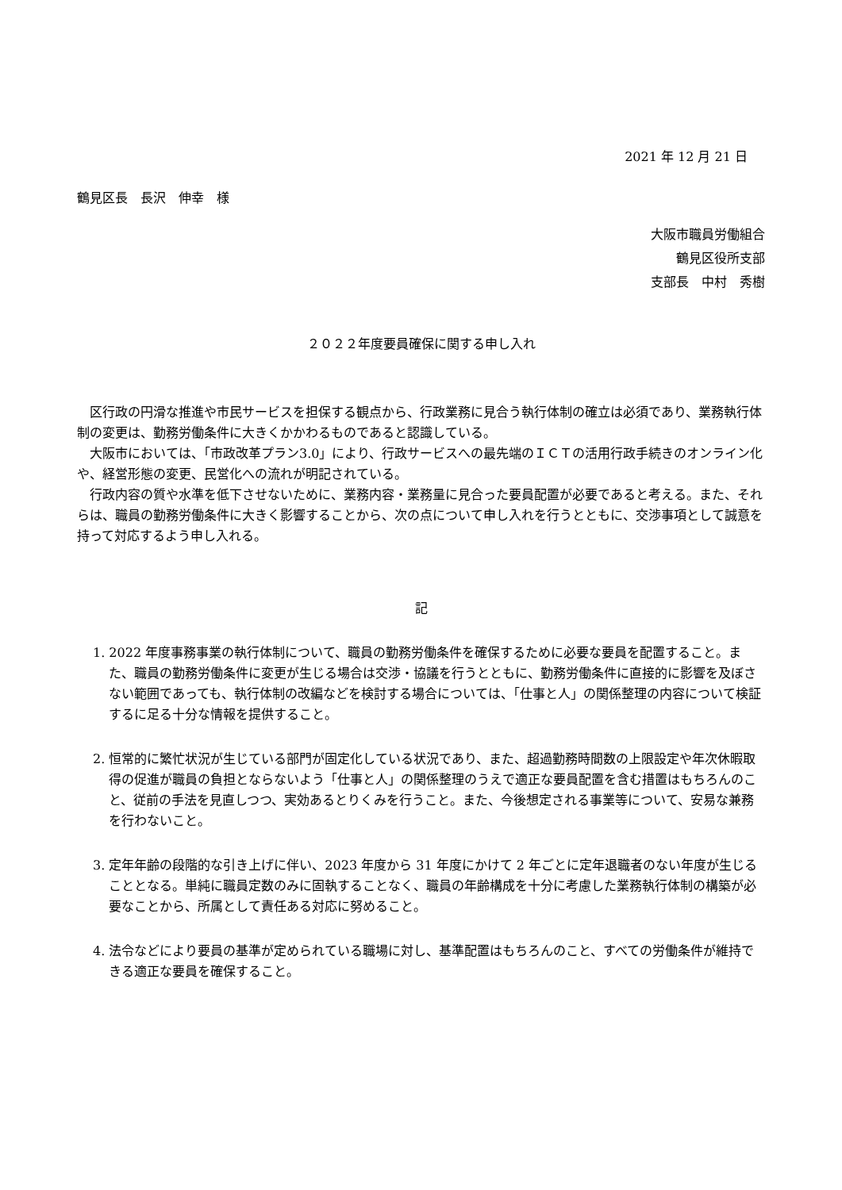2021 年 12 月 21 日
鶴見区長　長沢　伸幸　様
大阪市職員労働組合
鶴見区役所支部
支部長　中村　秀樹
２０２２年度要員確保に関する申し入れ
　区行政の円滑な推進や市民サービスを担保する観点から、行政業務に見合う執行体制の確立は必須であり、業務執行体制の変更は、勤務労働条件に大きくかかわるものであると認識している。
　大阪市においては、「市政改革プラン3.0」により、行政サービスへの最先端のＩＣＴの活用行政手続きのオンライン化や、経営形態の変更、民営化への流れが明記されている。
　行政内容の質や水準を低下させないために、業務内容・業務量に見合った要員配置が必要であると考える。また、それらは、職員の勤務労働条件に大きく影響することから、次の点について申し入れを行うとともに、交渉事項として誠意を持って対応するよう申し入れる。
記
1. 2022 年度事務事業の執行体制について、職員の勤務労働条件を確保するために必要な要員を配置すること。また、職員の勤務労働条件に変更が生じる場合は交渉・協議を行うとともに、勤務労働条件に直接的に影響を及ぼさない範囲であっても、執行体制の改編などを検討する場合については、「仕事と人」の関係整理の内容について検証するに足る十分な情報を提供すること。
2. 恒常的に繁忙状況が生じている部門が固定化している状況であり、また、超過勤務時間数の上限設定や年次休暇取得の促進が職員の負担とならないよう「仕事と人」の関係整理のうえで適正な要員配置を含む措置はもちろんのこと、従前の手法を見直しつつ、実効あるとりくみを行うこと。また、今後想定される事業等について、安易な兼務を行わないこと。
3. 定年年齢の段階的な引き上げに伴い、2023 年度から 31 年度にかけて 2 年ごとに定年退職者のない年度が生じることとなる。単純に職員定数のみに固執することなく、職員の年齢構成を十分に考慮した業務執行体制の構築が必要なことから、所属として責任ある対応に努めること。
4. 法令などにより要員の基準が定められている職場に対し、基準配置はもちろんのこと、すべての労働条件が維持できる適正な要員を確保すること。